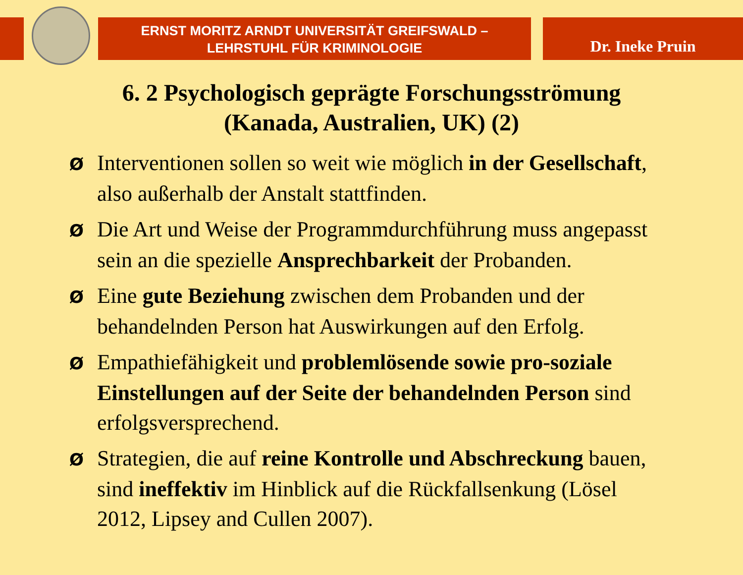ERNST MORITZ ARNDT UNIVERSITÄT GREIFSWALD –
LEHRSTUHL FÜR KRIMINOLOGIE
Dr. Ineke Pruin
6. 2 Psychologisch geprägte Forschungsströmung
(Kanada, Australien, UK) (2)
Ø Interventionen sollen so weit wie möglich in der Gesellschaft, also außerhalb der Anstalt stattfinden.
Ø Die Art und Weise der Programmdurchführung muss angepasst sein an die spezielle Ansprechbarkeit der Probanden.
Ø Eine gute Beziehung zwischen dem Probanden und der behandelnden Person hat Auswirkungen auf den Erfolg.
Ø Empathiefähigkeit und problemlösende sowie pro-soziale Einstellungen auf der Seite der behandelnden Person sind erfolgsversprechend.
Ø Strategien, die auf reine Kontrolle und Abschreckung bauen, sind ineffektiv im Hinblick auf die Rückfallsenkung (Lösel 2012, Lipsey and Cullen 2007).